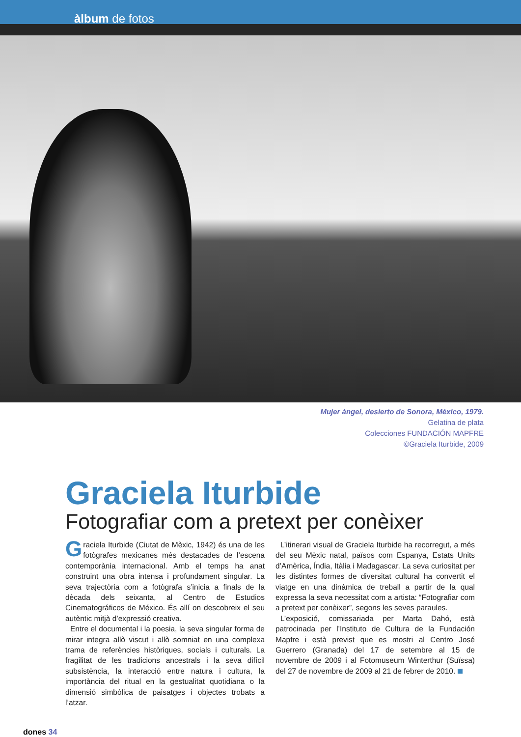àlbum de fotos
Mujer ángel, desierto de Sonora, México, 1979.
Gelatina de plata
Colecciones FUNDACIÓN MAPFRE
©Graciela Iturbide, 2009
Graciela Iturbide
Fotografiar com a pretext per conèixer
Graciela Iturbide (Ciutat de Mèxic, 1942) és una de les fotògrafes mexicanes més destacades de l’escena contemporània internacional. Amb el temps ha anat construint una obra intensa i profundament singular. La seva trajectòria com a fotògrafa s’inicia a finals de la dècada dels seixanta, al Centro de Estudios Cinematográficos de México. És allí on descobreix el seu autèntic mitjà d’expressió creativa.
Entre el documental i la poesia, la seva singular forma de mirar integra allò viscut i allò somniat en una complexa trama de referències històriques, socials i culturals. La fragilitat de les tradicions ancestrals i la seva difícil subsistència, la interacció entre natura i cultura, la importància del ritual en la gestualitat quotidiana o la dimensió simbòlica de paisatges i objectes trobats a l’atzar.
L’itinerari visual de Graciela Iturbide ha recorregut, a més del seu Mèxic natal, països com Espanya, Estats Units d’Amèrica, Índia, Itàlia i Madagascar. La seva curiositat per les distintes formes de diversitat cultural ha convertit el viatge en una dinàmica de treball a partir de la qual expressa la seva necessitat com a artista: “Fotografiar com a pretext per conèixer”, segons les seves paraules.
L’exposició, comissariada per Marta Dahó, està patrocinada per l’Instituto de Cultura de la Fundación Mapfre i està previst que es mostri al Centro José Guerrero (Granada) del 17 de setembre al 15 de novembre de 2009 i al Fotomuseum Winterthur (Suïssa) del 27 de novembre de 2009 al 21 de febrer de 2010.
dones 34